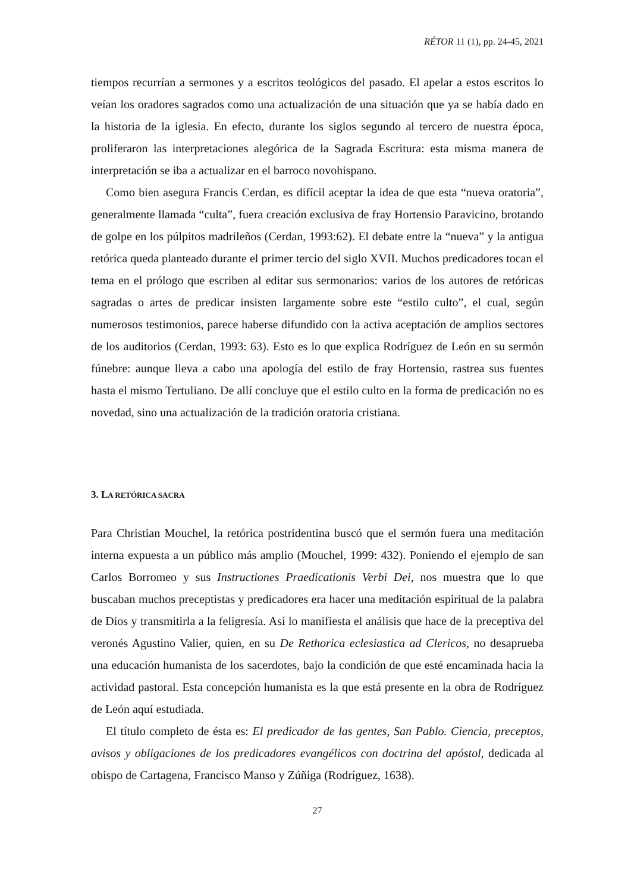RÉTOR 11 (1), pp. 24-45, 2021
tiempos recurrían a sermones y a escritos teológicos del pasado. El apelar a estos escritos lo veían los oradores sagrados como una actualización de una situación que ya se había dado en la historia de la iglesia. En efecto, durante los siglos segundo al tercero de nuestra época, proliferaron las interpretaciones alegórica de la Sagrada Escritura: esta misma manera de interpretación se iba a actualizar en el barroco novohispano.
Como bien asegura Francis Cerdan, es difícil aceptar la idea de que esta “nueva oratoria”, generalmente llamada “culta”, fuera creación exclusiva de fray Hortensio Paravicino, brotando de golpe en los púlpitos madrileños (Cerdan, 1993:62). El debate entre la “nueva” y la antigua retórica queda planteado durante el primer tercio del siglo XVII. Muchos predicadores tocan el tema en el prólogo que escriben al editar sus sermonarios: varios de los autores de retóricas sagradas o artes de predicar insisten largamente sobre este “estilo culto”, el cual, según numerosos testimonios, parece haberse difundido con la activa aceptación de amplios sectores de los auditorios (Cerdan, 1993: 63). Esto es lo que explica Rodríguez de León en su sermón fúnebre: aunque lleva a cabo una apología del estilo de fray Hortensio, rastrea sus fuentes hasta el mismo Tertuliano. De allí concluye que el estilo culto en la forma de predicación no es novedad, sino una actualización de la tradición oratoria cristiana.
3. LA RETÓRICA SACRA
Para Christian Mouchel, la retórica postridentina buscó que el sermón fuera una meditación interna expuesta a un público más amplio (Mouchel, 1999: 432). Poniendo el ejemplo de san Carlos Borromeo y sus Instructiones Praedicationis Verbi Dei, nos muestra que lo que buscaban muchos preceptistas y predicadores era hacer una meditación espiritual de la palabra de Dios y transmitirla a la feligresía. Así lo manifiesta el análisis que hace de la preceptiva del veronés Agustino Valier, quien, en su De Rethorica eclesiastica ad Clericos, no desaprueba una educación humanista de los sacerdotes, bajo la condición de que esté encaminada hacia la actividad pastoral. Esta concepción humanista es la que está presente en la obra de Rodríguez de León aquí estudiada.
El título completo de ésta es: El predicador de las gentes, San Pablo. Ciencia, preceptos, avisos y obligaciones de los predicadores evangélicos con doctrina del apóstol, dedicada al obispo de Cartagena, Francisco Manso y Zúñiga (Rodríguez, 1638).
27